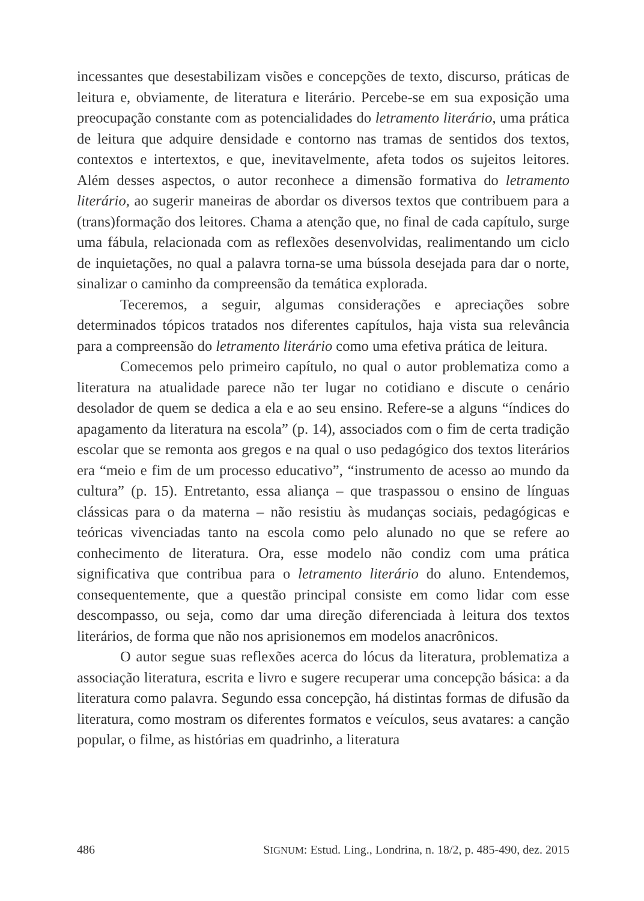incessantes que desestabilizam visões e concepções de texto, discurso, práticas de leitura e, obviamente, de literatura e literário. Percebe-se em sua exposição uma preocupação constante com as potencialidades do letramento literário, uma prática de leitura que adquire densidade e contorno nas tramas de sentidos dos textos, contextos e intertextos, e que, inevitavelmente, afeta todos os sujeitos leitores. Além desses aspectos, o autor reconhece a dimensão formativa do letramento literário, ao sugerir maneiras de abordar os diversos textos que contribuem para a (trans)formação dos leitores. Chama a atenção que, no final de cada capítulo, surge uma fábula, relacionada com as reflexões desenvolvidas, realimentando um ciclo de inquietações, no qual a palavra torna-se uma bússola desejada para dar o norte, sinalizar o caminho da compreensão da temática explorada.
Teceremos, a seguir, algumas considerações e apreciações sobre determinados tópicos tratados nos diferentes capítulos, haja vista sua relevância para a compreensão do letramento literário como uma efetiva prática de leitura.
Comecemos pelo primeiro capítulo, no qual o autor problematiza como a literatura na atualidade parece não ter lugar no cotidiano e discute o cenário desolador de quem se dedica a ela e ao seu ensino. Refere-se a alguns “índices do apagamento da literatura na escola” (p. 14), associados com o fim de certa tradição escolar que se remonta aos gregos e na qual o uso pedagógico dos textos literários era “meio e fim de um processo educativo”, “instrumento de acesso ao mundo da cultura” (p. 15). Entretanto, essa aliança – que traspassou o ensino de línguas clássicas para o da materna – não resistiu às mudanças sociais, pedagógicas e teóricas vivenciadas tanto na escola como pelo alunado no que se refere ao conhecimento de literatura. Ora, esse modelo não condiz com uma prática significativa que contribua para o letramento literário do aluno. Entendemos, consequentemente, que a questão principal consiste em como lidar com esse descompasso, ou seja, como dar uma direção diferenciada à leitura dos textos literários, de forma que não nos aprisionemos em modelos anacrônicos.
O autor segue suas reflexões acerca do lócus da literatura, problematiza a associação literatura, escrita e livro e sugere recuperar uma concepção básica: a da literatura como palavra. Segundo essa concepção, há distintas formas de difusão da literatura, como mostram os diferentes formatos e veículos, seus avatares: a canção popular, o filme, as histórias em quadrinho, a literatura
486 SIGNUM: Estud. Ling., Londrina, n. 18/2, p. 485-490, dez. 2015